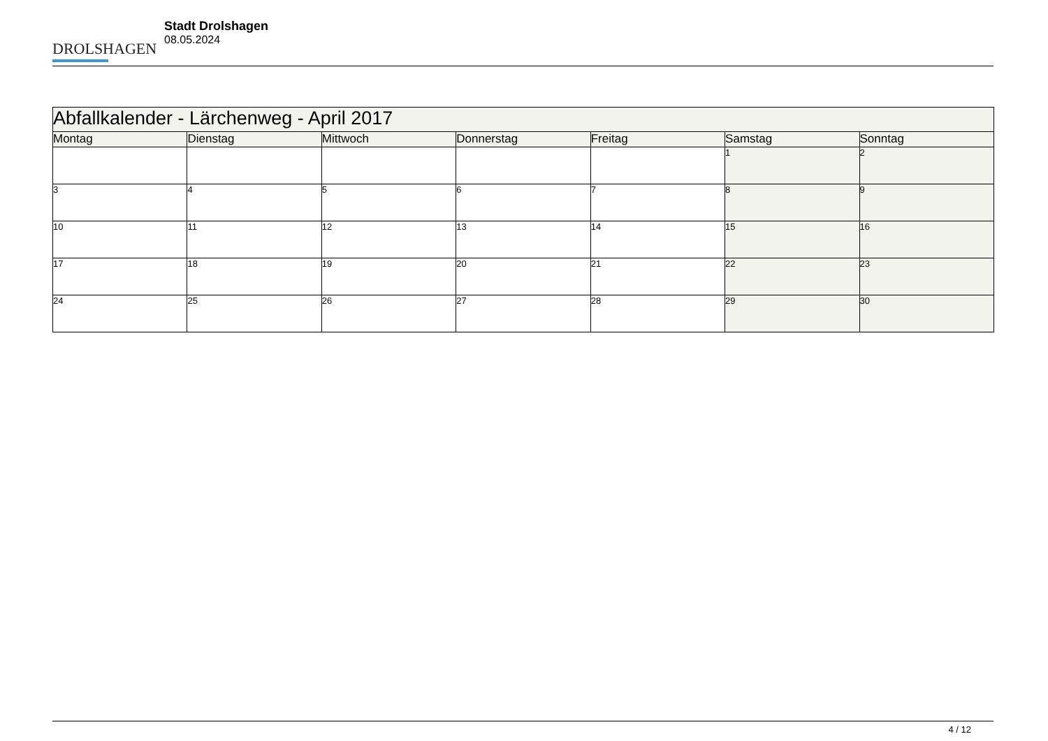DROLSHAGEN
Stadt Drolshagen
08.05.2024
| Abfallkalender - Lärchenweg - April 2017 | | | | | | |
| Montag | Dienstag | Mittwoch | Donnerstag | Freitag | Samstag | Sonntag |
| | | | | | 1 | 2 |
| 3 | 4 | 5 | 6 | 7 | 8 | 9 |
| 10 | 11 | 12 | 13 | 14 | 15 | 16 |
| 17 | 18 | 19 | 20 | 21 | 22 | 23 |
| 24 | 25 | 26 | 27 | 28 | 29 | 30 |
4 / 12